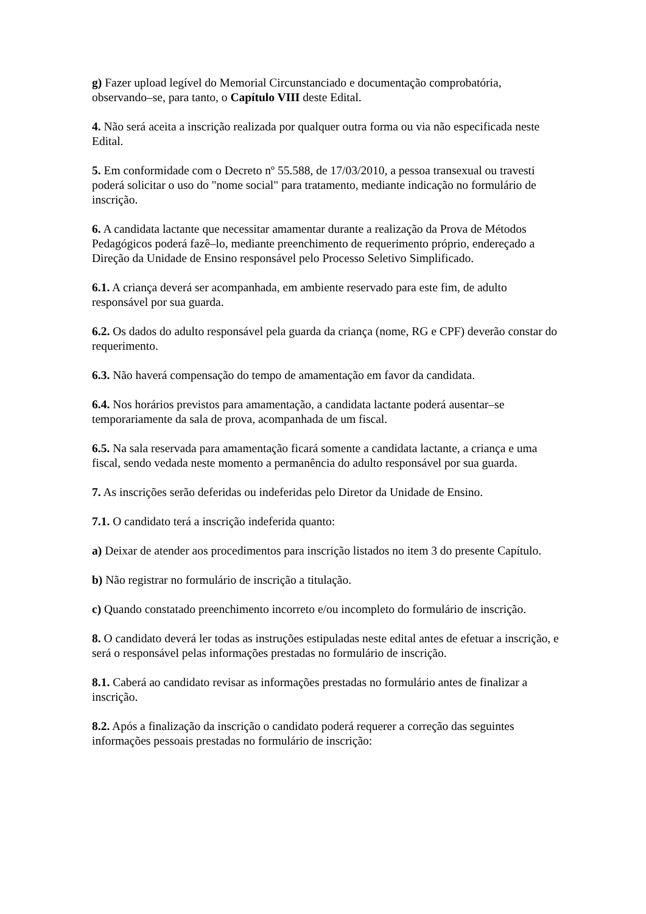g) Fazer upload legível do Memorial Circunstanciado e documentação comprobatória, observando–se, para tanto, o Capítulo VIII deste Edital.
4. Não será aceita a inscrição realizada por qualquer outra forma ou via não especificada neste Edital.
5. Em conformidade com o Decreto nº 55.588, de 17/03/2010, a pessoa transexual ou travesti poderá solicitar o uso do "nome social" para tratamento, mediante indicação no formulário de inscrição.
6. A candidata lactante que necessitar amamentar durante a realização da Prova de Métodos Pedagógicos poderá fazê–lo, mediante preenchimento de requerimento próprio, endereçado a Direção da Unidade de Ensino responsável pelo Processo Seletivo Simplificado.
6.1. A criança deverá ser acompanhada, em ambiente reservado para este fim, de adulto responsável por sua guarda.
6.2. Os dados do adulto responsável pela guarda da criança (nome, RG e CPF) deverão constar do requerimento.
6.3. Não haverá compensação do tempo de amamentação em favor da candidata.
6.4. Nos horários previstos para amamentação, a candidata lactante poderá ausentar–se temporariamente da sala de prova, acompanhada de um fiscal.
6.5. Na sala reservada para amamentação ficará somente a candidata lactante, a criança e uma fiscal, sendo vedada neste momento a permanência do adulto responsável por sua guarda.
7. As inscrições serão deferidas ou indeferidas pelo Diretor da Unidade de Ensino.
7.1. O candidato terá a inscrição indeferida quanto:
a) Deixar de atender aos procedimentos para inscrição listados no item 3 do presente Capítulo.
b) Não registrar no formulário de inscrição a titulação.
c) Quando constatado preenchimento incorreto e/ou incompleto do formulário de inscrição.
8. O candidato deverá ler todas as instruções estipuladas neste edital antes de efetuar a inscrição, e será o responsável pelas informações prestadas no formulário de inscrição.
8.1. Caberá ao candidato revisar as informações prestadas no formulário antes de finalizar a inscrição.
8.2. Após a finalização da inscrição o candidato poderá requerer a correção das seguintes informações pessoais prestadas no formulário de inscrição: